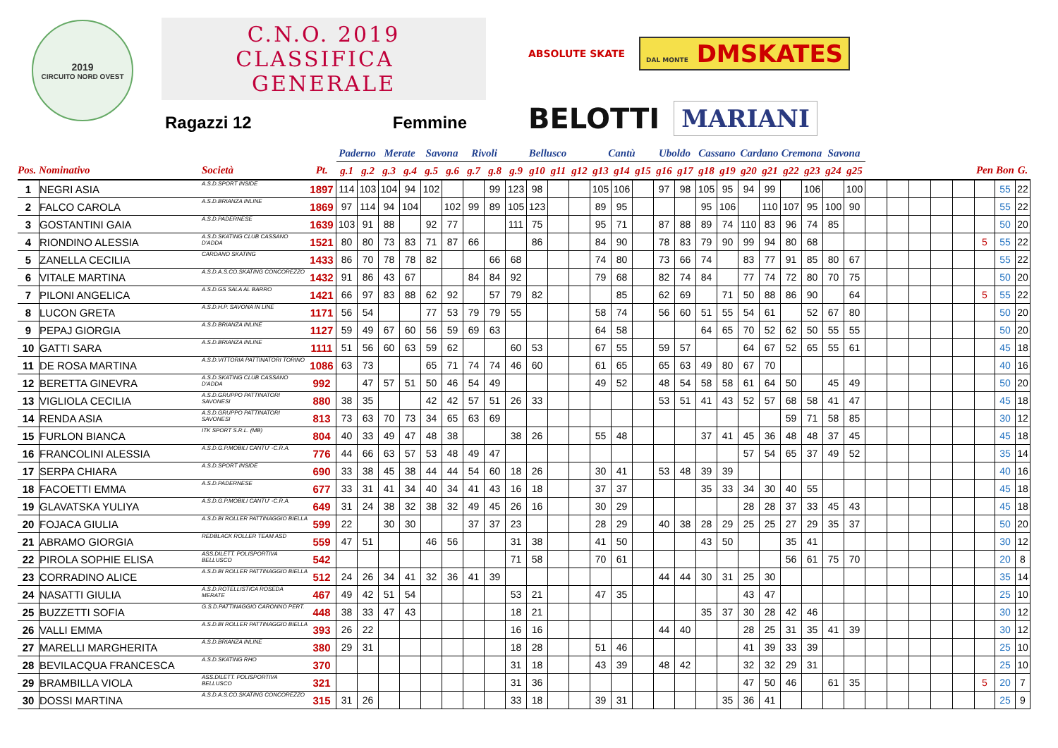2019
CIRCUITO NORD OVEST
C.N.O. 2019
CLASSIFICA GENERALE
Ragazzi 12 Femmine
ABSOLUTE SKATE DAL MONTE DMSKATES BELOTTI MARIANI
| | | | | Paderno | | Merate | | Savona | | Rivoli | | Bellusco | | | | Cantù | | | Uboldo | | Cassano | | Cardano | | Cremona | | Savona | | | | | | | | | |
| --- | --- | --- | --- | --- | --- | --- | --- | --- | --- | --- | --- | --- | --- | --- | --- | --- | --- | --- | --- | --- | --- | --- | --- | --- | --- | --- | --- | --- | --- | --- | --- | --- | --- | --- | --- | --- |
| Pos. Nominativo | | Società | Pt. | g.1 | g.2 | g.3 | g.4 | g.5 | g.6 | g.7 | g.8 | g.9 | g10 | g11 | g12 | g13 | g14 | g15 | g16 | g17 | g18 | g19 | g20 | g21 | g22 | g23 | g24 | g25 | | | | | | Pen | Bon | G. |
| 1 | NEGRI ASIA | A.S.D.SPORT INSIDE | 1897 | 114 | 103 | 104 | 94 | 102 | | | 99 | 123 | 98 | | | 105 | 106 | | 97 | 98 | 105 | 95 | 94 | 99 | | 106 | | 100 | | | | | | | 55 | 22 |
| 2 | FALCO CAROLA | A.S.D.BRIANZA INLINE | 1869 | 97 | 114 | 94 | 104 | | 102 | 99 | 89 | 105 | 123 | | | 89 | 95 | | | | 95 | 106 | | 110 | 107 | 95 | 100 | 90 | | | | | | | 55 | 22 |
| 3 | GOSTANTINI GAIA | A.S.D.PADERNESE | 1639 | 103 | 91 | 88 | | 92 | 77 | | | 111 | 75 | | | 95 | 71 | | 87 | 88 | 89 | 74 | 110 | 83 | 96 | 74 | 85 | | | | | | | | 50 | 20 |
| 4 | RIONDINO ALESSIA | A.S.D.SKATING CLUB CASSANO D'ADDA | 1521 | 80 | 80 | 73 | 83 | 71 | 87 | 66 | | | 86 | | | 84 | 90 | | 78 | 83 | 79 | 90 | 99 | 94 | 80 | 68 | | | | | | | | 5 | 55 | 22 |
| 5 | ZANELLA CECILIA | CARDANO SKATING | 1433 | 86 | 70 | 78 | 78 | 82 | | | 66 | 68 | | | | 74 | 80 | | 73 | 66 | 74 | | 83 | 77 | 91 | 85 | 80 | 67 | | | | | | | 55 | 22 |
| 6 | VITALE MARTINA | A.S.D.A.S.CO.SKATING CONCOREZZO | 1432 | 91 | 86 | 43 | 67 | | | 84 | 84 | 92 | | | | 79 | 68 | | 82 | 74 | 84 | | 77 | 74 | 72 | 80 | 70 | 75 | | | | | | | 50 | 20 |
| 7 | PILONI ANGELICA | A.S.D.GS SALA AL BARRO | 1421 | 66 | 97 | 83 | 88 | 62 | 92 | | 57 | 79 | 82 | | | | 85 | | 62 | 69 | | 71 | 50 | 88 | 86 | 90 | | 64 | | | | | | 5 | 55 | 22 |
| 8 | LUCON GRETA | A.S.D.H.P. SAVONA IN LINE | 1171 | 56 | 54 | | | 77 | 53 | 79 | 79 | 55 | | | | 58 | 74 | | 56 | 60 | 51 | 55 | 54 | 61 | | 52 | 67 | 80 | | | | | | | 50 | 20 |
| 9 | PEPAJ GIORGIA | A.S.D.BRIANZA INLINE | 1127 | 59 | 49 | 67 | 60 | 56 | 59 | 69 | 63 | | | | | 64 | 58 | | | | 64 | 65 | 70 | 52 | 62 | 50 | 55 | 55 | | | | | | | 50 | 20 |
| 10 | GATTI SARA | A.S.D.BRIANZA INLINE | 1111 | 51 | 56 | 60 | 63 | 59 | 62 | | | 60 | 53 | | | 67 | 55 | | 59 | 57 | | | 64 | 67 | 52 | 65 | 55 | 61 | | | | | | | 45 | 18 |
| 11 | DE ROSA MARTINA | A.S.D.VITTORIA PATTINATORI TORINO | 1086 | 63 | 73 | | | 65 | 71 | 74 | 74 | 46 | 60 | | | 61 | 65 | | 65 | 63 | 49 | 80 | 67 | 70 | | | | | | | | | | | 40 | 16 |
| 12 | BERETTA GINEVRA | A.S.D.SKATING CLUB CASSANO D'ADDA | 992 | | 47 | 57 | 51 | 50 | 46 | 54 | 49 | | | | | 49 | 52 | | 48 | 54 | 58 | 58 | 61 | 64 | 50 | | 45 | 49 | | | | | | | 50 | 20 |
| 13 | VIGLIOLA CECILIA | A.S.D.GRUPPO PATTINATORI SAVONESI | 880 | 38 | 35 | | | 42 | 42 | 57 | 51 | 26 | 33 | | | | | | 53 | 51 | 41 | 43 | 52 | 57 | 68 | 58 | 41 | 47 | | | | | | | 45 | 18 |
| 14 | RENDA ASIA | A.S.D.GRUPPO PATTINATORI SAVONESI | 813 | 73 | 63 | 70 | 73 | 34 | 65 | 63 | 69 | | | | | | | | | | | | | | 59 | 71 | 58 | 85 | | | | | | | 30 | 12 |
| 15 | FURLON BIANCA | ITK SPORT S.R.L. (MB) | 804 | 40 | 33 | 49 | 47 | 48 | 38 | | | 38 | 26 | | | 55 | 48 | | | | 37 | 41 | 45 | 36 | 48 | 48 | 37 | 45 | | | | | | | 45 | 18 |
| 16 | FRANCOLINI ALESSIA | A.S.D.G.P.MOBILI CANTU' -C.R.A. | 776 | 44 | 66 | 63 | 57 | 53 | 48 | 49 | 47 | | | | | | | | | | | | 57 | 54 | 65 | 37 | 49 | 52 | | | | | | | 35 | 14 |
| 17 | SERPA CHIARA | A.S.D.SPORT INSIDE | 690 | 33 | 38 | 45 | 38 | 44 | 44 | 54 | 60 | 18 | 26 | | | 30 | 41 | | 53 | 48 | 39 | 39 | | | | | | | | | | | | | 40 | 16 |
| 18 | FACOETTI EMMA | A.S.D.PADERNESE | 677 | 33 | 31 | 41 | 34 | 40 | 34 | 41 | 43 | 16 | 18 | | | 37 | 37 | | | | 35 | 33 | 34 | 30 | 40 | 55 | | | | | | | | | 45 | 18 |
| 19 | GLAVATSKA YULIYA | A.S.D.G.P.MOBILI CANTU' -C.R.A. | 649 | 31 | 24 | 38 | 32 | 38 | 32 | 49 | 45 | 26 | 16 | | | 30 | 29 | | | | | | 28 | 28 | 37 | 33 | 45 | 43 | | | | | | | 45 | 18 |
| 20 | FOJACA GIULIA | A.S.D.BI ROLLER PATTINAGGIO BIELLA | 599 | 22 | | 30 | 30 | | | 37 | 37 | 23 | | | | 28 | 29 | | 40 | 38 | 28 | 29 | 25 | 25 | 27 | 29 | 35 | 37 | | | | | | | 50 | 20 |
| 21 | ABRAMO GIORGIA | REDBLACK ROLLER TEAM ASD | 559 | 47 | 51 | | | 46 | 56 | | | 31 | 38 | | | 41 | 50 | | | | 43 | 50 | | | 35 | 41 | | | | | | | | | 30 | 12 |
| 22 | PIROLA SOPHIE ELISA | ASS.DILETT. POLISPORTIVA BELLUSCO | 542 | | | | | | | | | 71 | 58 | | | 70 | 61 | | | | | | | | 56 | 61 | 75 | 70 | | | | | | | 20 | 8 |
| 23 | CORRADINO ALICE | A.S.D.BI ROLLER PATTINAGGIO BIELLA | 512 | 24 | 26 | 34 | 41 | 32 | 36 | 41 | 39 | | | | | | | | 44 | 44 | 30 | 31 | 25 | 30 | | | | | | | | | | | 35 | 14 |
| 24 | NASATTI GIULIA | A.S.D.ROTELLISTICA ROSEDA MERATE | 467 | 49 | 42 | 51 | 54 | | | | | 53 | 21 | | | 47 | 35 | | | | | | 43 | 47 | | | | | | | | | | | 25 | 10 |
| 25 | BUZZETTI SOFIA | G.S.D.PATTINAGGIO CARONNO PERT. | 448 | 38 | 33 | 47 | 43 | | | | | 18 | 21 | | | | | | | | 35 | 37 | 30 | 28 | 42 | 46 | | | | | | | | | 30 | 12 |
| 26 | VALLI EMMA | A.S.D.BI ROLLER PATTINAGGIO BIELLA | 393 | 26 | 22 | | | | | | | 16 | 16 | | | | | | 44 | 40 | | | 28 | 25 | 31 | 35 | 41 | 39 | | | | | | | 30 | 12 |
| 27 | MARELLI MARGHERITA | A.S.D.BRIANZA INLINE | 380 | 29 | 31 | | | | | | | 18 | 28 | | | 51 | 46 | | | | | | 41 | 39 | 33 | 39 | | | | | | | | | 25 | 10 |
| 28 | BEVILACQUA FRANCESCA | A.S.D.SKATING RHO | 370 | | | | | | | | | 31 | 18 | | | 43 | 39 | | 48 | 42 | | | 32 | 32 | 29 | 31 | | | | | | | | | 25 | 10 |
| 29 | BRAMBILLA VIOLA | ASS.DILETT. POLISPORTIVA BELLUSCO | 321 | | | | | | | | | 31 | 36 | | | | | | | | | | 47 | 50 | 46 | | 61 | 35 | | | | | | 5 | 20 | 7 |
| 30 | DOSSI MARTINA | A.S.D.A.S.CO.SKATING CONCOREZZO | 315 | 31 | 26 | | | | | | | 33 | 18 | | | 39 | 31 | | | | | 35 | 36 | 41 | | | | | | | | | | | 25 | 9 |